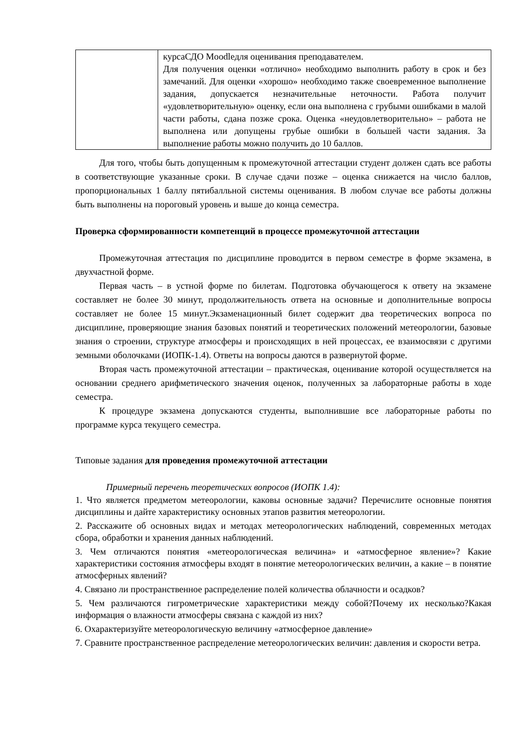| | курсаСДО Moodleдля оценивания преподавателем. Для получения оценки «отлично» необходимо выполнить работу в срок и без замечаний. Для оценки «хорошо» необходимо также своевременное выполнение задания, допускается незначительные неточности. Работа получит «удовлетворительную» оценку, если она выполнена с грубыми ошибками в малой части работы, сдана позже срока. Оценка «неудовлетворительно» – работа не выполнена или допущены грубые ошибки в большей части задания. За выполнение работы можно получить до 10 баллов. |
Для того, чтобы быть допущенным к промежуточной аттестации студент должен сдать все работы в соответствующие указанные сроки. В случае сдачи позже – оценка снижается на число баллов, пропорциональных 1 баллу пятибалльной системы оценивания. В любом случае все работы должны быть выполнены на пороговый уровень и выше до конца семестра.
Проверка сформированности компетенций в процессе промежуточной аттестации
Промежуточная аттестация по дисциплине проводится в первом семестре в форме экзамена, в двухчастной форме.
Первая часть – в устной форме по билетам. Подготовка обучающегося к ответу на экзамене составляет не более 30 минут, продолжительность ответа на основные и дополнительные вопросы составляет не более 15 минут.Экзаменационный билет содержит два теоретических вопроса по дисциплине, проверяющие знания базовых понятий и теоретических положений метеорологии, базовые знания о строении, структуре атмосферы и происходящих в ней процессах, ее взаимосвязи с другими земными оболочками (ИОПК-1.4). Ответы на вопросы даются в развернутой форме.
Вторая часть промежуточной аттестации – практическая, оценивание которой осуществляется на основании среднего арифметического значения оценок, полученных за лабораторные работы в ходе семестра.
К процедуре экзамена допускаются студенты, выполнившие все лабораторные работы по программе курса текущего семестра.
Типовые задания для проведения промежуточной аттестации
Примерный перечень теоретических вопросов (ИОПК 1.4):
1. Что является предметом метеорологии, каковы основные задачи? Перечислите основные понятия дисциплины и дайте характеристику основных этапов развития метеорологии.
2. Расскажите об основных видах и методах метеорологических наблюдений, современных методах сбора, обработки и хранения данных наблюдений.
3. Чем отличаются понятия «метеорологическая величина» и «атмосферное явление»? Какие характеристики состояния атмосферы входят в понятие метеорологических величин, а какие – в понятие атмосферных явлений?
4. Связано ли пространственное распределение полей количества облачности и осадков?
5. Чем различаются гигрометрические характеристики между собой?Почему их несколько?Какая информация о влажности атмосферы связана с каждой из них?
6. Охарактеризуйте метеорологическую величину «атмосферное давление»
7. Сравните пространственное распределение метеорологических величин: давления и скорости ветра.